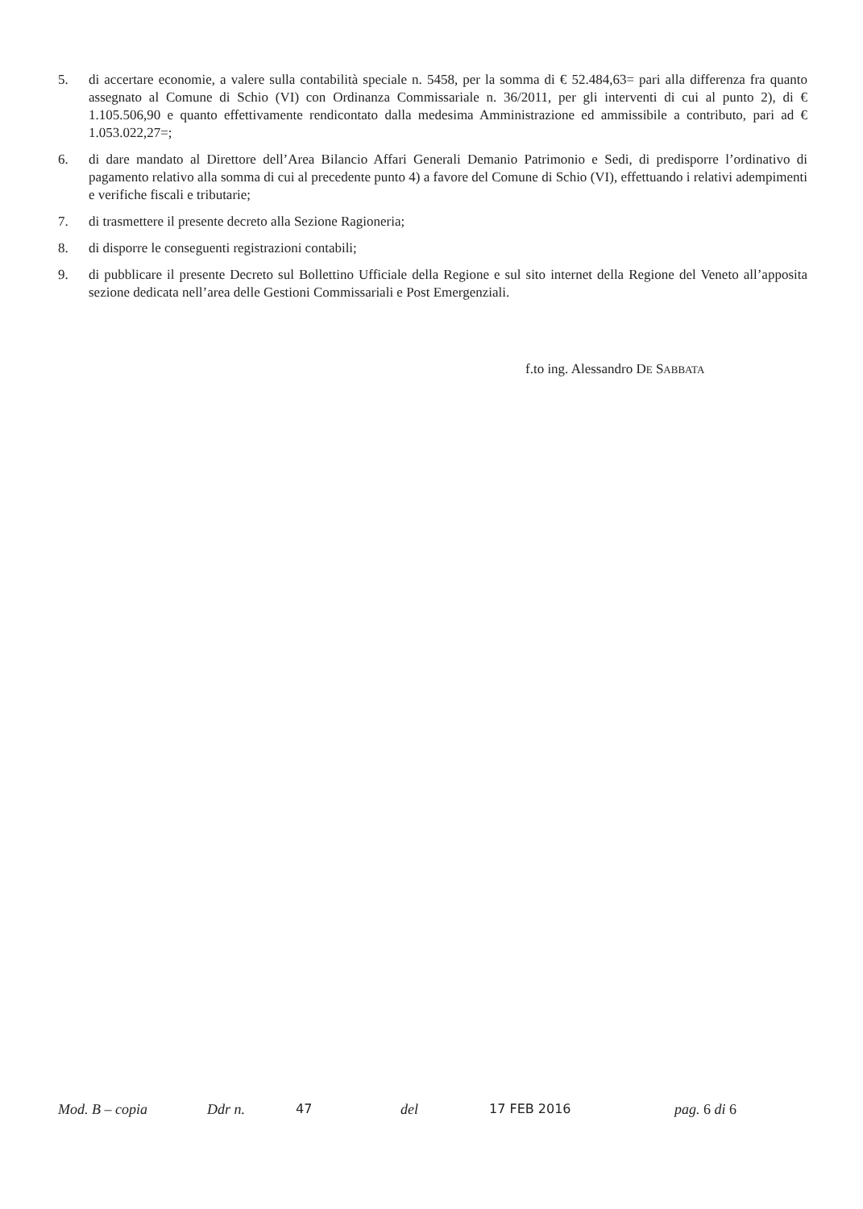5. di accertare economie, a valere sulla contabilità speciale n. 5458, per la somma di € 52.484,63= pari alla differenza fra quanto assegnato al Comune di Schio (VI) con Ordinanza Commissariale n. 36/2011, per gli interventi di cui al punto 2), di € 1.105.506,90 e quanto effettivamente rendicontato dalla medesima Amministrazione ed ammissibile a contributo, pari ad € 1.053.022,27=;
6. di dare mandato al Direttore dell’Area Bilancio Affari Generali Demanio Patrimonio e Sedi, di predisporre l’ordinativo di pagamento relativo alla somma di cui al precedente punto 4) a favore del Comune di Schio (VI), effettuando i relativi adempimenti e verifiche fiscali e tributarie;
7. di trasmettere il presente decreto alla Sezione Ragioneria;
8. di disporre le conseguenti registrazioni contabili;
9. di pubblicare il presente Decreto sul Bollettino Ufficiale della Regione e sul sito internet della Regione del Veneto all’apposita sezione dedicata nell’area delle Gestioni Commissariali e Post Emergenziali.
f.to ing. Alessandro DE SABBATA
Mod. B – copia Ddr n. 47 del 17 FEB 2016 pag. 6 di 6